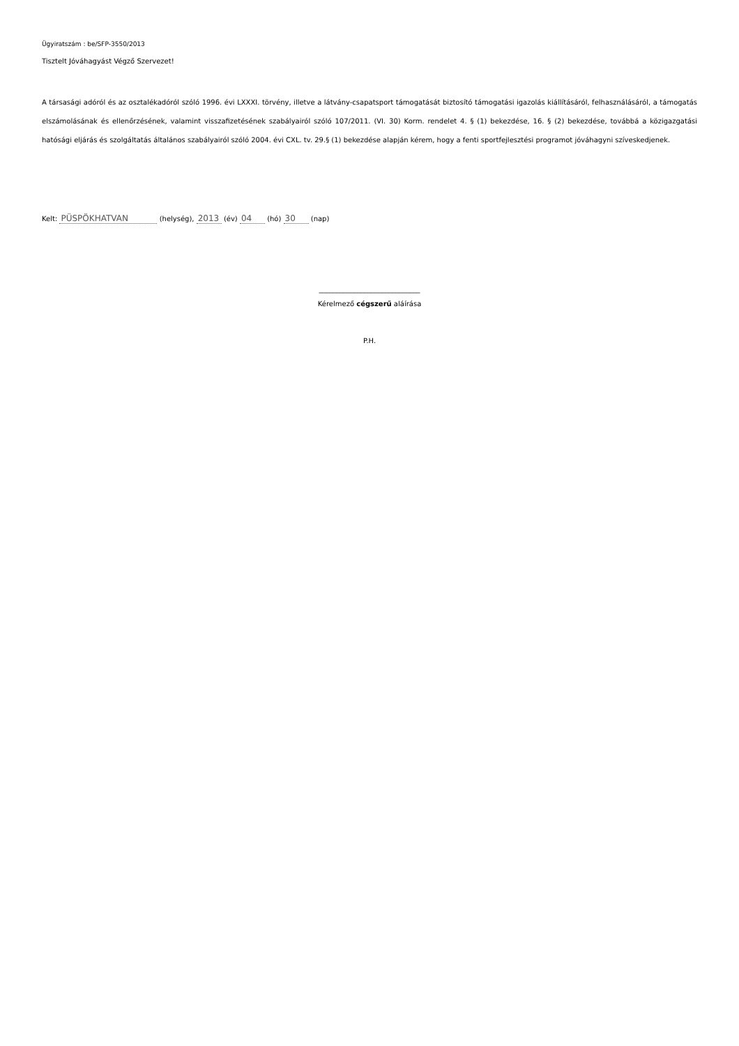Ügyiratszám : be/SFP-3550/2013
Tisztelt Jóváhagyást Végző Szervezet!
A társasági adóról és az osztalékadóról szóló 1996. évi LXXXI. törvény, illetve a látvány-csapatsport támogatását biztosító támogatási igazolás kiállításáról, felhasználásáról, a támogatás elszámolásának és ellenőrzésének, valamint visszafizetésének szabályairól szóló 107/2011. (VI. 30) Korm. rendelet 4. § (1) bekezdése, 16. § (2) bekezdése, továbbá a közigazgatási hatósági eljárás és szolgáltatás általános szabályairól szóló 2004. évi CXL. tv. 29.§ (1) bekezdése alapján kérem, hogy a fenti sportfejlesztési programot jóváhagyni szíveskedjenek.
Kelt: PÜSPÖKHATVAN (helység), 2013 (év) 04 (hó) 30 (nap)
_____________________________
Kérelmező cégszerű aláírása
P.H.